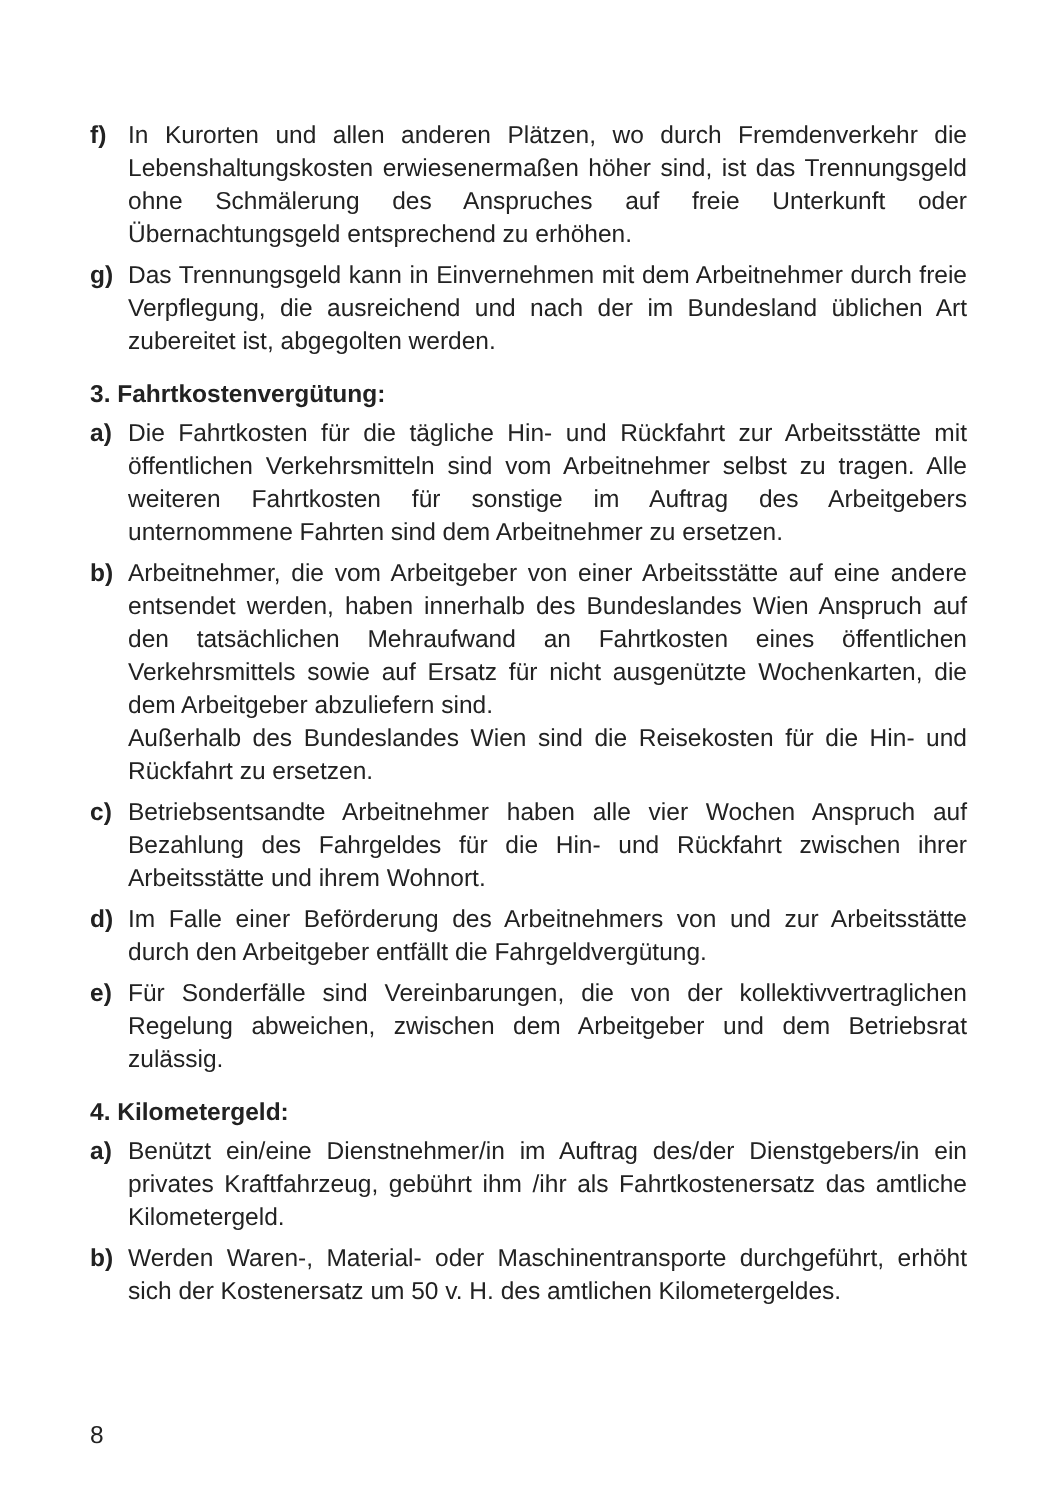f) In Kurorten und allen anderen Plätzen, wo durch Fremdenverkehr die Lebenshaltungskosten erwiesenermaßen höher sind, ist das Trennungsgeld ohne Schmälerung des Anspruches auf freie Unterkunft oder Übernachtungsgeld entsprechend zu erhöhen.
g) Das Trennungsgeld kann in Einvernehmen mit dem Arbeitnehmer durch freie Verpflegung, die ausreichend und nach der im Bundesland üblichen Art zubereitet ist, abgegolten werden.
3. Fahrtkostenvergütung:
a) Die Fahrtkosten für die tägliche Hin- und Rückfahrt zur Arbeitsstätte mit öffentlichen Verkehrsmitteln sind vom Arbeitnehmer selbst zu tragen. Alle weiteren Fahrtkosten für sonstige im Auftrag des Arbeitgebers unternommene Fahrten sind dem Arbeitnehmer zu ersetzen.
b) Arbeitnehmer, die vom Arbeitgeber von einer Arbeitsstätte auf eine andere entsendet werden, haben innerhalb des Bundeslandes Wien Anspruch auf den tatsächlichen Mehraufwand an Fahrtkosten eines öffentlichen Verkehrsmittels sowie auf Ersatz für nicht ausgenützte Wochenkarten, die dem Arbeitgeber abzuliefern sind.
Außerhalb des Bundeslandes Wien sind die Reisekosten für die Hin- und Rückfahrt zu ersetzen.
c) Betriebsentsandte Arbeitnehmer haben alle vier Wochen Anspruch auf Bezahlung des Fahrgeldes für die Hin- und Rückfahrt zwischen ihrer Arbeitsstätte und ihrem Wohnort.
d) Im Falle einer Beförderung des Arbeitnehmers von und zur Arbeitsstätte durch den Arbeitgeber entfällt die Fahrgeldvergütung.
e) Für Sonderfälle sind Vereinbarungen, die von der kollektivvertraglichen Regelung abweichen, zwischen dem Arbeitgeber und dem Betriebsrat zulässig.
4. Kilometergeld:
a) Benützt ein/eine Dienstnehmer/in im Auftrag des/der Dienstgebers/in ein privates Kraftfahrzeug, gebührt ihm /ihr als Fahrtkostenersatz das amtliche Kilometergeld.
b) Werden Waren-, Material- oder Maschinentransporte durchgeführt, erhöht sich der Kostenersatz um 50 v. H. des amtlichen Kilometergeldes.
8